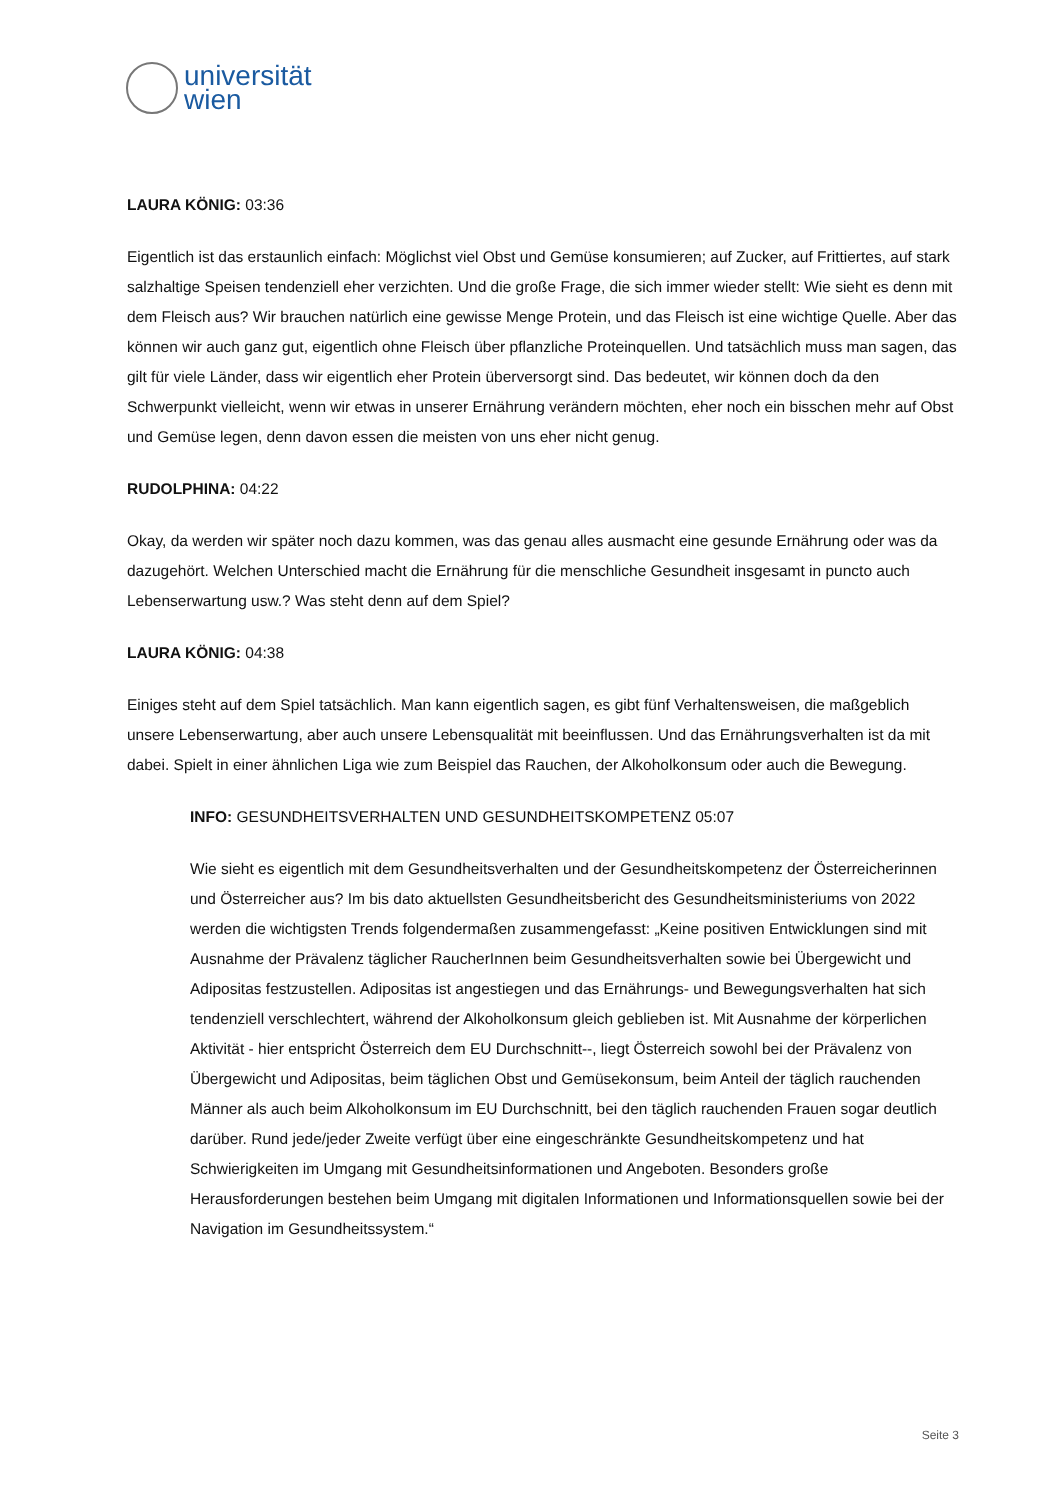universität
wien
LAURA KÖNIG: 03:36
Eigentlich ist das erstaunlich einfach: Möglichst viel Obst und Gemüse konsumieren; auf Zucker, auf Frittiertes, auf stark salzhaltige Speisen tendenziell eher verzichten. Und die große Frage, die sich immer wieder stellt: Wie sieht es denn mit dem Fleisch aus? Wir brauchen natürlich eine gewisse Menge Protein, und das Fleisch ist eine wichtige Quelle. Aber das können wir auch ganz gut, eigentlich ohne Fleisch über pflanzliche Proteinquellen. Und tatsächlich muss man sagen, das gilt für viele Länder, dass wir eigentlich eher Protein überversorgt sind. Das bedeutet, wir können doch da den Schwerpunkt vielleicht, wenn wir etwas in unserer Ernährung verändern möchten, eher noch ein bisschen mehr auf Obst und Gemüse legen, denn davon essen die meisten von uns eher nicht genug.
RUDOLPHINA: 04:22
Okay, da werden wir später noch dazu kommen, was das genau alles ausmacht eine gesunde Ernährung oder was da dazugehört. Welchen Unterschied macht die Ernährung für die menschliche Gesundheit insgesamt in puncto auch Lebenserwartung usw.? Was steht denn auf dem Spiel?
LAURA KÖNIG: 04:38
Einiges steht auf dem Spiel tatsächlich. Man kann eigentlich sagen, es gibt fünf Verhaltensweisen, die maßgeblich unsere Lebenserwartung, aber auch unsere Lebensqualität mit beeinflussen. Und das Ernährungsverhalten ist da mit dabei. Spielt in einer ähnlichen Liga wie zum Beispiel das Rauchen, der Alkoholkonsum oder auch die Bewegung.
INFO: GESUNDHEITSVERHALTEN UND GESUNDHEITSKOMPETENZ 05:07
Wie sieht es eigentlich mit dem Gesundheitsverhalten und der Gesundheitskompetenz der Österreicherinnen und Österreicher aus? Im bis dato aktuellsten Gesundheitsbericht des Gesundheitsministeriums von 2022 werden die wichtigsten Trends folgendermaßen zusammengefasst: „Keine positiven Entwicklungen sind mit Ausnahme der Prävalenz täglicher RaucherInnen beim Gesundheitsverhalten sowie bei Übergewicht und Adipositas festzustellen. Adipositas ist angestiegen und das Ernährungs- und Bewegungsverhalten hat sich tendenziell verschlechtert, während der Alkoholkonsum gleich geblieben ist. Mit Ausnahme der körperlichen Aktivität - hier entspricht Österreich dem EU Durchschnitt--, liegt Österreich sowohl bei der Prävalenz von Übergewicht und Adipositas, beim täglichen Obst und Gemüsekonsum, beim Anteil der täglich rauchenden Männer als auch beim Alkoholkonsum im EU Durchschnitt, bei den täglich rauchenden Frauen sogar deutlich darüber. Rund jede/jeder Zweite verfügt über eine eingeschränkte Gesundheitskompetenz und hat Schwierigkeiten im Umgang mit Gesundheitsinformationen und Angeboten. Besonders große Herausforderungen bestehen beim Umgang mit digitalen Informationen und Informationsquellen sowie bei der Navigation im Gesundheitssystem.“
Seite 3